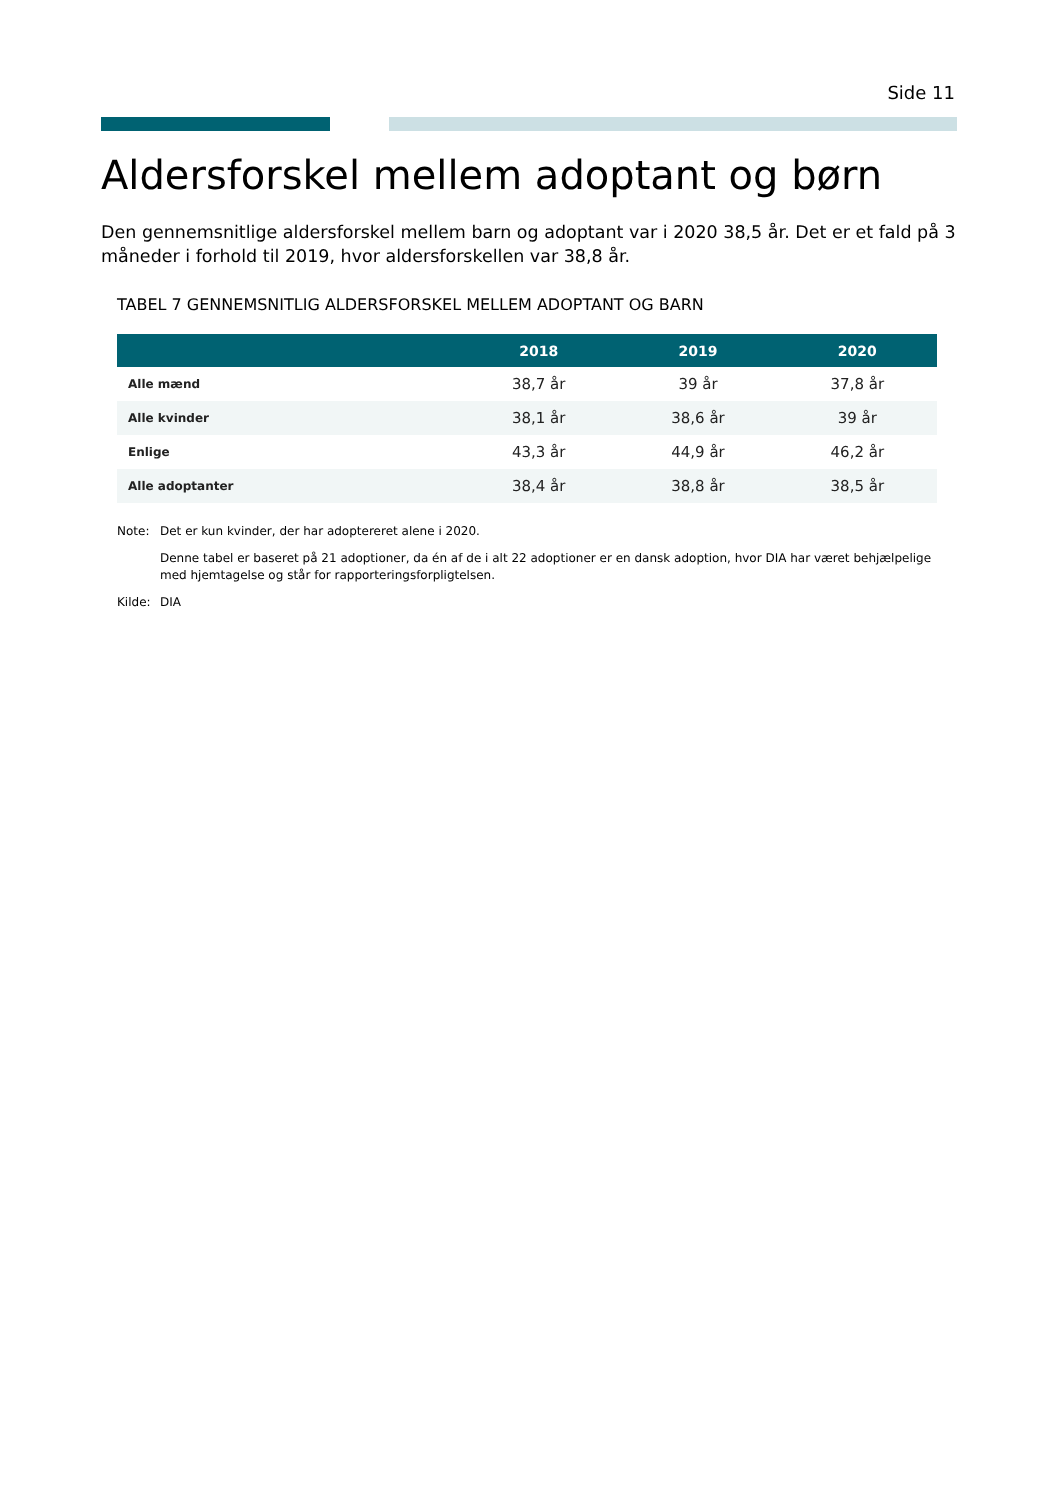Side 11
Aldersforskel mellem adoptant og børn
Den gennemsnitlige aldersforskel mellem barn og adoptant var i 2020 38,5 år. Det er et fald på 3 måneder i forhold til 2019, hvor aldersforskellen var 38,8 år.
TABEL 7 GENNEMSNITLIG ALDERSFORSKEL MELLEM ADOPTANT OG BARN
| | 2018 | 2019 | 2020 |
| --- | --- | --- | --- |
| Alle mænd | 38,7 år | 39 år | 37,8 år |
| Alle kvinder | 38,1 år | 38,6 år | 39 år |
| Enlige | 43,3 år | 44,9 år | 46,2 år |
| Alle adoptanter | 38,4 år | 38,8 år | 38,5 år |
Note: Det er kun kvinder, der har adoptereret alene i 2020.
Denne tabel er baseret på 21 adoptioner, da én af de i alt 22 adoptioner er en dansk adoption, hvor DIA har været behjælpelige med hjemtagelse og står for rapporteringsforpligtelsen.
Kilde: DIA